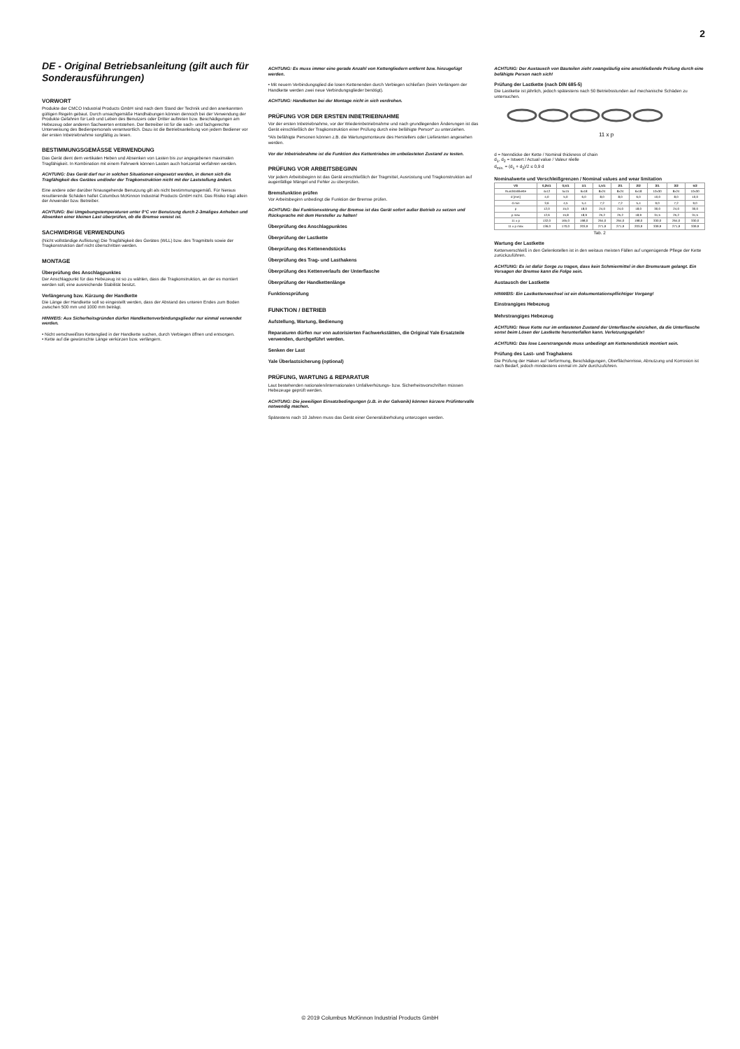2
DE - Original Betriebsanleitung (gilt auch für Sonderausführungen)
VORWORT
Produkte der CMCO Industrial Products GmbH sind nach dem Stand der Technik und den anerkannten gültigen Regeln gebaut. Durch unsachgemäße Handhabungen können dennoch bei der Verwendung der Produkte Gefahren für Leib und Leben des Benutzers oder Dritter auftreten bzw. Beschädigungen am Hebezeug oder anderen Sachwerten entstehen. Der Betreiber ist für die sach- und fachgerechte Unterweisung des Bedienpersonals verantwortlich. Dazu ist die Betriebsanleitung von jedem Bediener vor der ersten Inbetriebnahme sorgfältig zu lesen.
BESTIMMUNGSGEMÄSSE VERWENDUNG
Das Gerät dient dem vertikalen Heben und Absenken von Lasten bis zur angegebenen maximalen Tragfähigkeit. In Kombination mit einem Fahrwerk können Lasten auch horizontal verfahren werden.
ACHTUNG: Das Gerät darf nur in solchen Situationen eingesetzt werden, in denen sich die Tragfähigkeit des Gerätes und/oder der Tragkonstruktion nicht mit der Laststellung ändert.
Eine andere oder darüber hinausgehende Benutzung gilt als nicht bestimmungsgemäß. Für hieraus resultierende Schäden haftet Columbus McKinnon Industrial Products GmbH nicht. Das Risiko trägt allein der Anwender bzw. Betreiber.
ACHTUNG: Bei Umgebungstemperaturen unter 0°C vor Benutzung durch 2-3maliges Anheben und Absenken einer kleinen Last überprüfen, ob die Bremse vereist ist.
SACHWIDRIGE VERWENDUNG
(Nicht vollständige Auflistung) Die Tragfähigkeit des Gerätes (WLL) bzw. des Tragmittels sowie der Tragkonstruktion darf nicht überschritten werden.
MONTAGE
Überprüfung des Anschlagpunktes
Der Anschlagpunkt für das Hebezeug ist so zu wählen, dass die Tragkonstruktion, an der es montiert werden soll, eine ausreichende Stabilität besitzt.
Verlängerung bzw. Kürzung der Handkette
Die Länge der Handkette soll so eingestellt werden, dass der Abstand des unteren Endes zum Boden zwischen 500 mm und 1000 mm beträgt.
HINWEIS: Aus Sicherheitsgründen dürfen Handkettenverbindungsglieder nur einmal verwendet werden.
• Nicht verschweißtes Kettenglied in der Handkette suchen, durch Verbiegen öffnen und entsorgen.
• Kette auf die gewünschte Länge verkürzen bzw. verlängern.
ACHTUNG: Es muss immer eine gerade Anzahl von Kettengliedern entfernt bzw. hinzugefügt werden.
• Mit neuem Verbindungsglied die losen Kettenenden durch Verbiegen schließen (beim Verlängern der Handkette werden zwei neue Verbindungsglieder benötigt).
ACHTUNG: Handketten bei der Montage nicht in sich verdrehen.
PRÜFUNG VOR DER ERSTEN INBETRIEBNAHME
Vor der ersten Inbetriebnahme, vor der Wiederinbetriebnahme und nach grundlegenden Änderungen ist das Gerät einschließlich der Tragkonstruktion einer Prüfung durch eine befähigte Person* zu unterziehen.
*Als befähigte Personen können z.B. die Wartungsmonteure des Herstellers oder Lieferanten angesehen werden.
Vor der Inbetriebnahme ist die Funktion des Kettentriebes im unbelasteten Zustand zu testen.
PRÜFUNG VOR ARBEITSBEGINN
Vor jedem Arbeitsbeginn ist das Gerät einschließlich der Tragmittel, Ausrüstung und Tragkonstruktion auf augenfällige Mängel und Fehler zu überprüfen.
Bremsfunktion prüfen
Vor Arbeitsbeginn unbedingt die Funktion der Bremse prüfen.
ACHTUNG: Bei Funktionsstörung der Bremse ist das Gerät sofort außer Betrieb zu setzen und Rücksprache mit dem Hersteller zu halten!
Überprüfung des Anschlagpunktes
Überprüfung der Lastkette
Überprüfung des Kettenendstücks
Überprüfung des Trag- und Lasthakens
Überprüfung des Kettenverlaufs der Unterflasche
Überprüfung der Handkettenlänge
Funktionsprüfung
FUNKTION / BETRIEB
Aufstellung, Wartung, Bedienung
Reparaturen dürfen nur von autorisierten Fachwerkstätten, die Original Yale Ersatzteile verwenden, durchgeführt werden.
Senken der Last
Yale Überlastsicherung (optional)
PRÜFUNG, WARTUNG & REPARATUR
Laut bestehenden nationalen/internationalen Unfallverhütungs- bzw. Sicherheitsvorschriften müssen Hebezeuge geprüft werden.
ACHTUNG: Die jeweiligen Einsatzbedingungen (z.B. in der Galvanik) können kürzere Prüfintervalle notwendig machen.
Spätestens nach 10 Jahren muss das Gerät einer Generalüberholung unterzogen werden.
ACHTUNG: Der Austausch von Bauteilen zieht zwangsläufig eine anschließende Prüfung durch eine befähigte Person nach sich!
Prüfung der Lastkette (nach DIN 685-5)
Die Lastkette ist jährlich, jedoch spätestens nach 50 Betriebsstunden auf mechanische Schäden zu untersuchen.
11 x p
d = Nenndicke der Kette / Nominal thickness of chain
d<sub>1</sub>, d<sub>2</sub> = Istwert / Actual value / Valeur réelle
d<sub>min.</sub> = (d<sub>1</sub> + d<sub>2</sub>)/2 ≤ 0,9 d
Nominalwerte und Verschleißgrenzen / Nominal values and wear limitation
| VS | 0,25/1 | 0,5/1 | 1/1 | 1,5/1 | 2/1 | 2/2 | 3/1 | 3/2 | 5/2 |
| --- | --- | --- | --- | --- | --- | --- | --- | --- | --- |
| Rundstahlkette | 4x12 | 5x15 | 6x18 | 8x24 | 8x24 | 6x18 | 10x30 | 8x24 | 10x30 |
| d [mm] | 4,0 | 5,0 | 6,0 | 8,0 | 8,0 | 6,0 | 10,0 | 8,0 | 10,0 |
| d min | 3,6 | 4,5 | 5,4 | 7,2 | 7,2 | 5,4 | 9,0 | 7,2 | 9,0 |
| p | 12,0 | 15,0 | 18,0 | 24,0 | 24,0 | 18,0 | 30,0 | 24,0 | 30,0 |
| p max | 12,6 | 15,8 | 18,9 | 25,2 | 25,2 | 18,9 | 31,5 | 25,2 | 31,5 |
| 11 x p | 132,0 | 165,0 | 198,0 | 264,0 | 264,0 | 198,0 | 330,0 | 264,0 | 330,0 |
| 11 x p max | 136,0 | 170,0 | 203,9 | 271,9 | 271,9 | 203,9 | 339,9 | 271,9 | 339,9 |
Tab. 2
Wartung der Lastkette
Kettenverschleiß in den Gelenkstellen ist in den weitaus meisten Fällen auf ungenügende Pflege der Kette zurückzuführen.
ACHTUNG: Es ist dafür Sorge zu tragen, dass kein Schmiermittel in den Bremsraum gelangt. Ein Versagen der Bremse kann die Folge sein.
Austausch der Lastkette
HINWEIS: Ein Lastkettenwechsel ist ein dokumentationspflichtiger Vorgang!
Einstrangiges Hebezeug
Mehrstrangiges Hebezeug
ACHTUNG: Neue Kette nur im entlasteten Zustand der Unterflasche einziehen, da die Unterflasche sonst beim Lösen der Lastkette herunterfallen kann. Verletzungsgefahr!
ACHTUNG: Das lose Leerstrangende muss unbedingt am Kettenendstück montiert sein.
Prüfung des Last- und Traghakens
Die Prüfung der Haken auf Verformung, Beschädigungen, Oberflächenrisse, Abnutzung und Korrosion ist nach Bedarf, jedoch mindestens einmal im Jahr durchzuführen.
© 2019 Columbus McKinnon Industrial Products GmbH